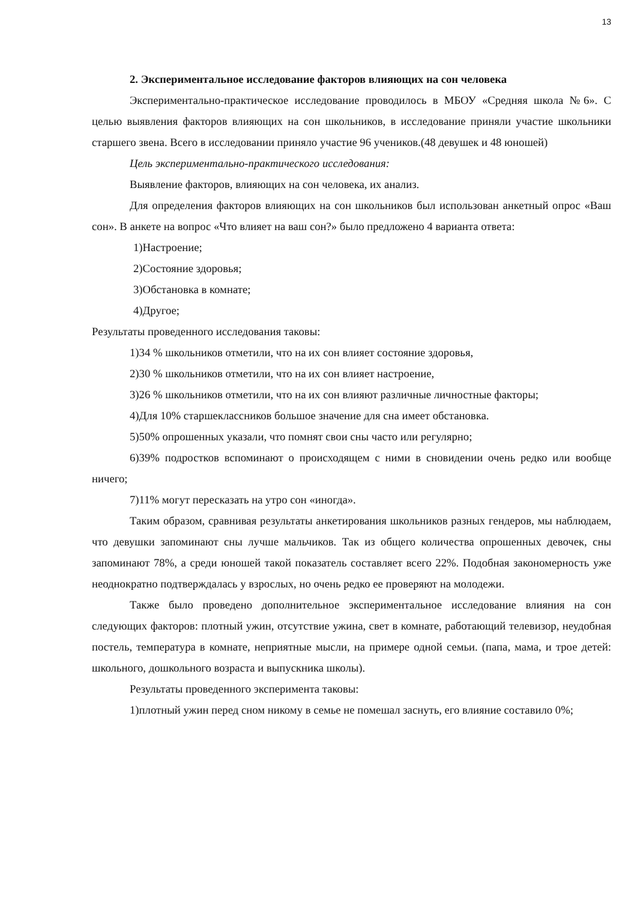13
2. Экспериментальное исследование факторов влияющих на сон человека
Экспериментально-практическое исследование проводилось в МБОУ «Средняя школа №6». С целью выявления факторов влияющих на сон школьников, в исследование приняли участие школьники старшего звена. Всего в исследовании приняло участие 96 учеников.(48 девушек и 48 юношей)
Цель экспериментально-практического исследования:
Выявление факторов, влияющих на сон человека, их анализ.
Для определения факторов влияющих на сон школьников был использован анкетный опрос «Ваш сон». В анкете на вопрос «Что влияет на ваш сон?» было предложено 4 варианта ответа:
1)Настроение;
2)Состояние здоровья;
3)Обстановка в комнате;
4)Другое;
Результаты проведенного исследования таковы:
1)34 % школьников отметили, что на их сон влияет состояние здоровья,
2)30 % школьников отметили, что на их сон влияет настроение,
3)26 % школьников отметили, что на их сон влияют различные личностные факторы;
4)Для 10% старшеклассников большое значение для сна имеет обстановка.
5)50% опрошенных указали, что помнят свои сны часто или регулярно;
6)39% подростков вспоминают о происходящем с ними в сновидении очень редко или вообще ничего;
7)11% могут пересказать на утро сон «иногда».
Таким образом, сравнивая результаты анкетирования школьников разных гендеров, мы наблюдаем, что девушки запоминают сны лучше мальчиков. Так из общего количества опрошенных девочек, сны запоминают 78%, а среди юношей такой показатель составляет всего 22%. Подобная закономерность уже неоднократно подтверждалась у взрослых, но очень редко ее проверяют на молодежи.
Также было проведено дополнительное экспериментальное исследование влияния на сон следующих факторов: плотный ужин, отсутствие ужина, свет в комнате, работающий телевизор, неудобная постель, температура в комнате, неприятные мысли, на примере одной семьи. (папа, мама, и трое детей: школьного, дошкольного возраста и выпускника школы).
Результаты проведенного эксперимента таковы:
1)плотный ужин перед сном никому в семье не помешал заснуть, его влияние составило 0%;